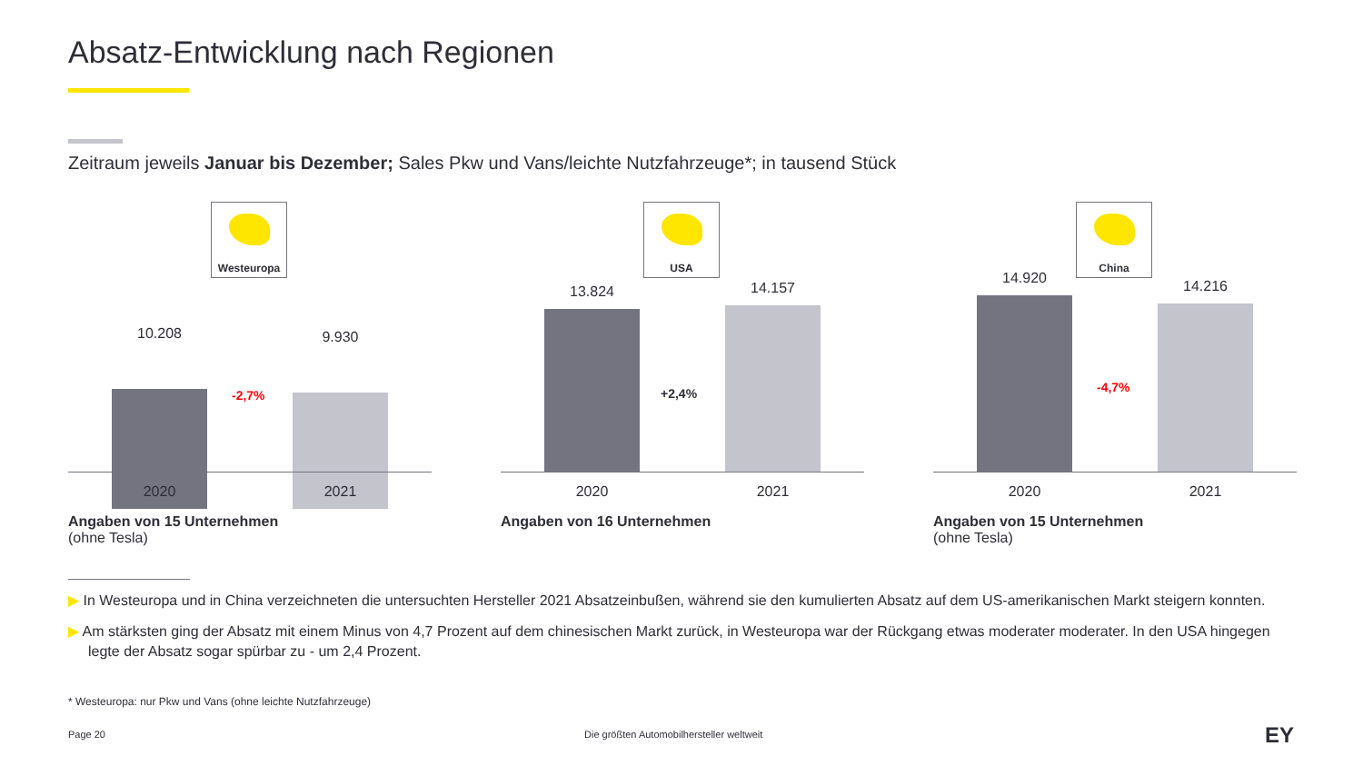Absatz-Entwicklung nach Regionen
Zeitraum jeweils Januar bis Dezember; Sales Pkw und Vans/leichte Nutzfahrzeuge*; in tausend Stück
Westeuropa
10.208 9.930
-2,7%
2020 2021
USA
13.824 14.157
+2,4%
2020 2021
China
14.920 14.216
-4,7%
2020 2021
Angaben von 15 Unternehmen
(ohne Tesla)
Angaben von 16 Unternehmen
Angaben von 15 Unternehmen
(ohne Tesla)
▶ In Westeuropa und in China verzeichneten die untersuchten Hersteller 2021 Absatzeinbußen, während sie den kumulierten Absatz auf dem US-amerikanischen Markt steigern konnten.
▶ Am stärksten ging der Absatz mit einem Minus von 4,7 Prozent auf dem chinesischen Markt zurück, in Westeuropa war der Rückgang etwas moderater moderater. In den USA hingegen legte der Absatz sogar spürbar zu - um 2,4 Prozent.
* Westeuropa: nur Pkw und Vans (ohne leichte Nutzfahrzeuge)
Page 20
Die größten Automobilhersteller weltweit
EY